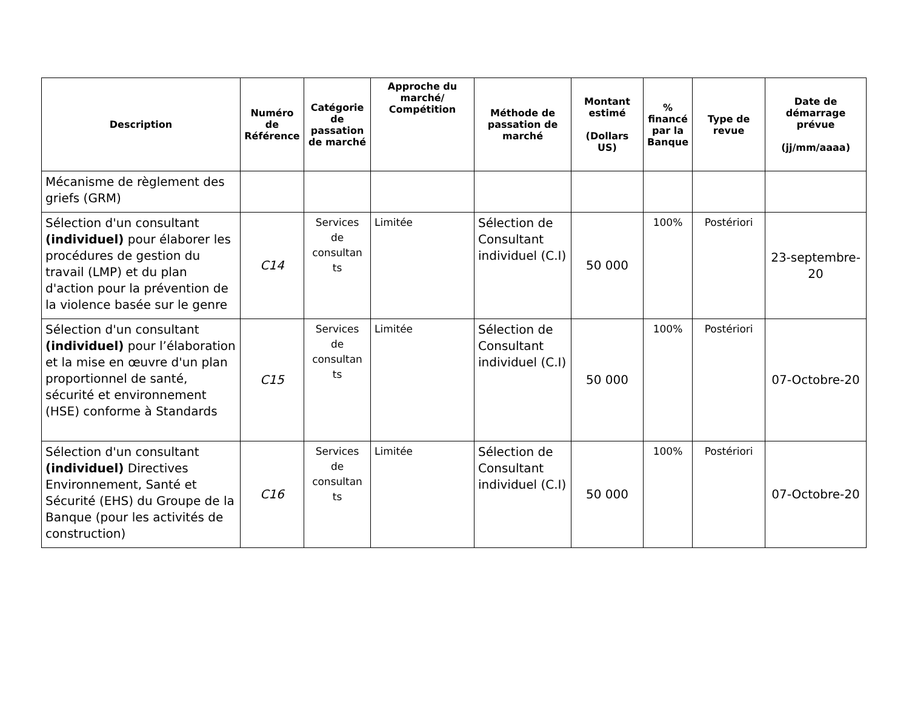| Description | Numéro de Référence | Catégorie de passation de marché | Approche du marché/ Compétition | Méthode de passation de marché | Montant estimé (Dollars US) | % financé par la Banque | Type de revue | Date de démarrage prévue (jj/mm/aaaa) |
| --- | --- | --- | --- | --- | --- | --- | --- | --- |
| Mécanisme de règlement des griefs (GRM) | | | | | | | | |
| Sélection d'un consultant (individuel) pour élaborer les procédures de gestion du travail (LMP) et du plan d'action pour la prévention de la violence basée sur le genre | C14 | Services de consultan ts | Limitée | Sélection de Consultant individuel (C.I) | 50 000 | 100% | Postériori | 23-septembre-20 |
| Sélection d'un consultant (individuel) pour l’élaboration et la mise en œuvre d'un plan proportionnel de santé, sécurité et environnement (HSE) conforme à Standards | C15 | Services de consultan ts | Limitée | Sélection de Consultant individuel (C.I) | 50 000 | 100% | Postériori | 07-Octobre-20 |
| Sélection d'un consultant (individuel) Directives Environnement, Santé et Sécurité (EHS) du Groupe de la Banque (pour les activités de construction) | C16 | Services de consultan ts | Limitée | Sélection de Consultant individuel (C.I) | 50 000 | 100% | Postériori | 07-Octobre-20 |